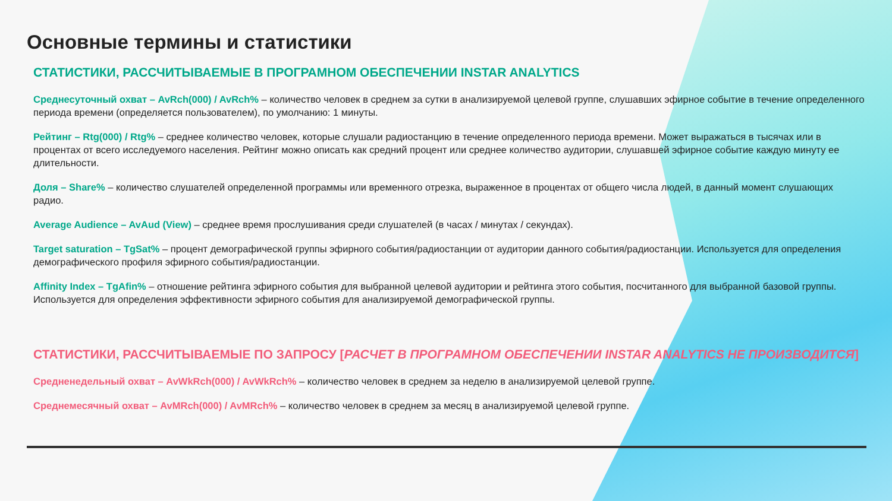Основные термины и статистики
СТАТИСТИКИ, РАССЧИТЫВАЕМЫЕ В ПРОГРАМНОМ ОБЕСПЕЧЕНИИ INSTAR ANALYTICS
Среднесуточный охват – AvRch(000) / AvRch% – количество человек в среднем за сутки в анализируемой целевой группе, слушавших эфирное событие в течение определенного периода времени (определяется пользователем), по умолчанию: 1 минуты.
Рейтинг – Rtg(000) / Rtg% – среднее количество человек, которые слушали радиостанцию в течение определенного периода времени. Может выражаться в тысячах или в процентах от всего исследуемого населения. Рейтинг можно описать как средний процент или среднее количество аудитории, слушавшей эфирное событие каждую минуту ее длительности.
Доля – Share% – количество слушателей определенной программы или временного отрезка, выраженное в процентах от общего числа людей, в данный момент слушающих радио.
Average Audience – AvAud (View) – среднее время прослушивания среди слушателей (в часах / минутах / секундах).
Target saturation – TgSat% – процент демографической группы эфирного события/радиостанции от аудитории данного события/радиостанции. Используется для определения демографического профиля эфирного события/радиостанции.
Affinity Index – TgAfin% – отношение рейтинга эфирного события для выбранной целевой аудитории и рейтинга этого события, посчитанного для выбранной базовой группы. Используется для определения эффективности эфирного события для анализируемой демографической группы.
СТАТИСТИКИ, РАССЧИТЫВАЕМЫЕ ПО ЗАПРОСУ [РАСЧЕТ В ПРОГРАМНОМ ОБЕСПЕЧЕНИИ INSTAR ANALYTICS НЕ ПРОИЗВОДИТСЯ]
Средненедельный охват – AvWkRch(000) / AvWkRch% – количество человек в среднем за неделю в анализируемой целевой группе.
Среднемесячный охват – AvMRch(000) / AvMRch% – количество человек в среднем за месяц в анализируемой целевой группе.